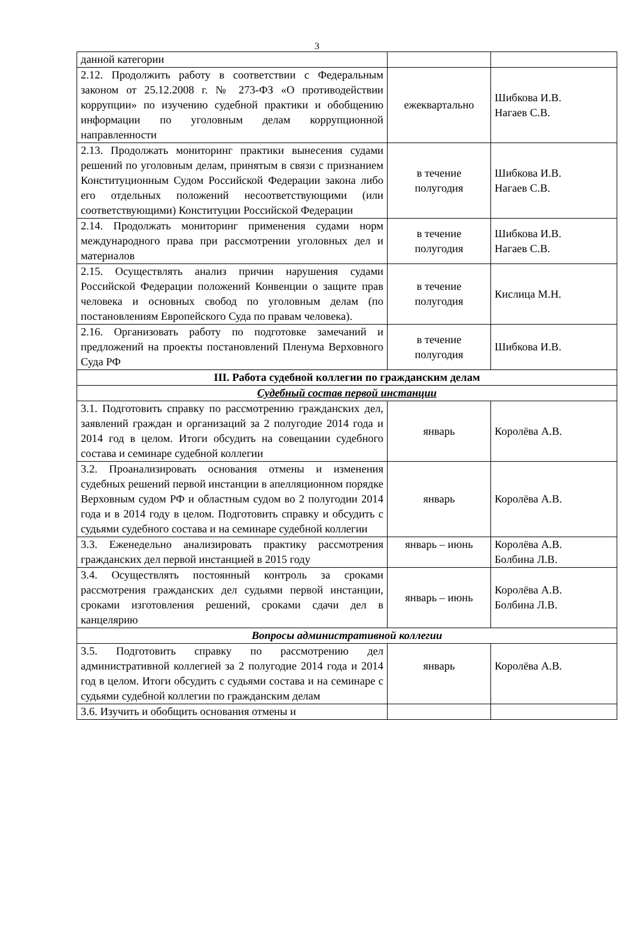3
| данной категории | | |
| 2.12. Продолжить работу в соответствии с Федеральным законом от 25.12.2008 г. № 273-ФЗ «О противодействии коррупции» по изучению судебной практики и обобщению информации по уголовным делам коррупционной направленности | ежеквартально | Шибкова И.В. Нагаев С.В. |
| 2.13. Продолжать мониторинг практики вынесения судами решений по уголовным делам, принятым в связи с признанием Конституционным Судом Российской Федерации закона либо его отдельных положений несоответствующими (или соответствующими) Конституции Российской Федерации | в течение полугодия | Шибкова И.В. Нагаев С.В. |
| 2.14. Продолжать мониторинг применения судами норм международного права при рассмотрении уголовных дел и материалов | в течение полугодия | Шибкова И.В. Нагаев С.В. |
| 2.15. Осуществлять анализ причин нарушения судами Российской Федерации положений Конвенции о защите прав человека и основных свобод по уголовным делам (по постановлениям Европейского Суда по правам человека). | в течение полугодия | Кислица М.Н. |
| 2.16. Организовать работу по подготовке замечаний и предложений на проекты постановлений Пленума Верховного Суда РФ | в течение полугодия | Шибкова И.В. |
| III. Работа судебной коллегии по гражданским делам | | |
| Судебный состав первой инстанции | | |
| 3.1. Подготовить справку по рассмотрению гражданских дел, заявлений граждан и организаций за 2 полугодие 2014 года и 2014 год в целом. Итоги обсудить на совещании судебного состава и семинаре судебной коллегии | январь | Королёва А.В. |
| 3.2. Проанализировать основания отмены и изменения судебных решений первой инстанции в апелляционном порядке Верховным судом РФ и областным судом во 2 полугодии 2014 года и в 2014 году в целом. Подготовить справку и обсудить с судьями судебного состава и на семинаре судебной коллегии | январь | Королёва А.В. |
| 3.3. Еженедельно анализировать практику рассмотрения гражданских дел первой инстанцией в 2015 году | январь – июнь | Королёва А.В. Болбина Л.В. |
| 3.4. Осуществлять постоянный контроль за сроками рассмотрения гражданских дел судьями первой инстанции, сроками изготовления решений, сроками сдачи дел в канцелярию | январь – июнь | Королёва А.В. Болбина Л.В. |
| Вопросы административной коллегии | | |
| 3.5. Подготовить справку по рассмотрению дел административной коллегией за 2 полугодие 2014 года и 2014 год в целом. Итоги обсудить с судьями состава и на семинаре с судьями судебной коллегии по гражданским делам | январь | Королёва А.В. |
| 3.6. Изучить и обобщить основания отмены и | | |